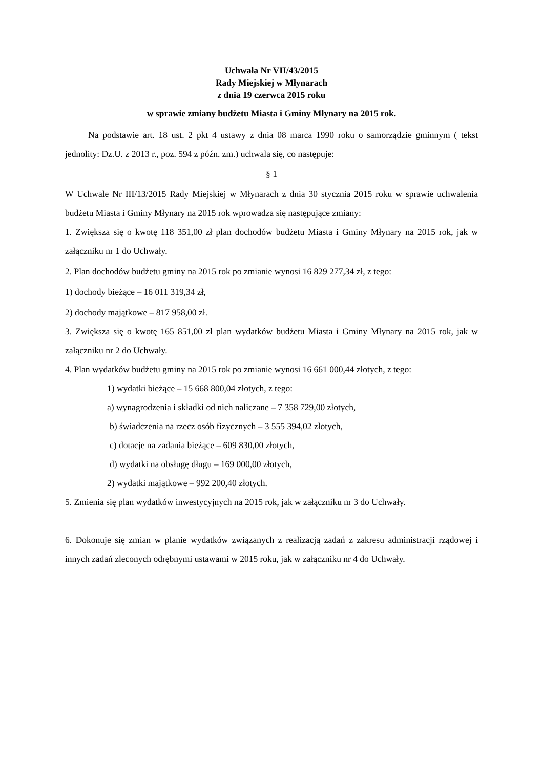Uchwała Nr VII/43/2015
Rady Miejskiej w Młynarach
z dnia 19 czerwca 2015 roku
w sprawie zmiany budżetu Miasta i Gminy Młynary na 2015 rok.
Na podstawie art. 18 ust. 2 pkt 4 ustawy z dnia 08 marca 1990 roku o samorządzie gminnym ( tekst jednolity: Dz.U. z 2013 r., poz. 594 z późn. zm.) uchwala się, co następuje:
§ 1
W Uchwale Nr III/13/2015 Rady Miejskiej w Młynarach z dnia 30 stycznia 2015 roku w sprawie uchwalenia budżetu Miasta i Gminy Młynary na 2015 rok wprowadza się następujące zmiany:
1. Zwiększa się o kwotę 118 351,00 zł plan dochodów budżetu Miasta i Gminy Młynary na 2015 rok, jak w załączniku nr 1 do Uchwały.
2. Plan dochodów budżetu gminy na 2015 rok po zmianie wynosi 16 829 277,34 zł, z tego:
1) dochody bieżące – 16 011 319,34 zł,
2) dochody majątkowe – 817 958,00 zł.
3. Zwiększa się o kwotę 165 851,00 zł plan wydatków budżetu Miasta i Gminy Młynary na 2015 rok, jak w załączniku nr 2 do Uchwały.
4. Plan wydatków budżetu gminy na 2015 rok po zmianie wynosi 16 661 000,44 złotych, z tego:
1) wydatki bieżące – 15 668 800,04 złotych, z tego:
a) wynagrodzenia i składki od nich naliczane – 7 358 729,00 złotych,
b) świadczenia na rzecz osób fizycznych – 3 555 394,02 złotych,
c) dotacje na zadania bieżące – 609 830,00 złotych,
d) wydatki na obsługę długu – 169 000,00 złotych,
2) wydatki majątkowe – 992 200,40 złotych.
5. Zmienia się plan wydatków inwestycyjnych na 2015 rok, jak w załączniku nr 3 do Uchwały.
6. Dokonuje się zmian w planie wydatków związanych z realizacją zadań z zakresu administracji rządowej i innych zadań zleconych odrębnymi ustawami w 2015 roku, jak w załączniku nr 4 do Uchwały.